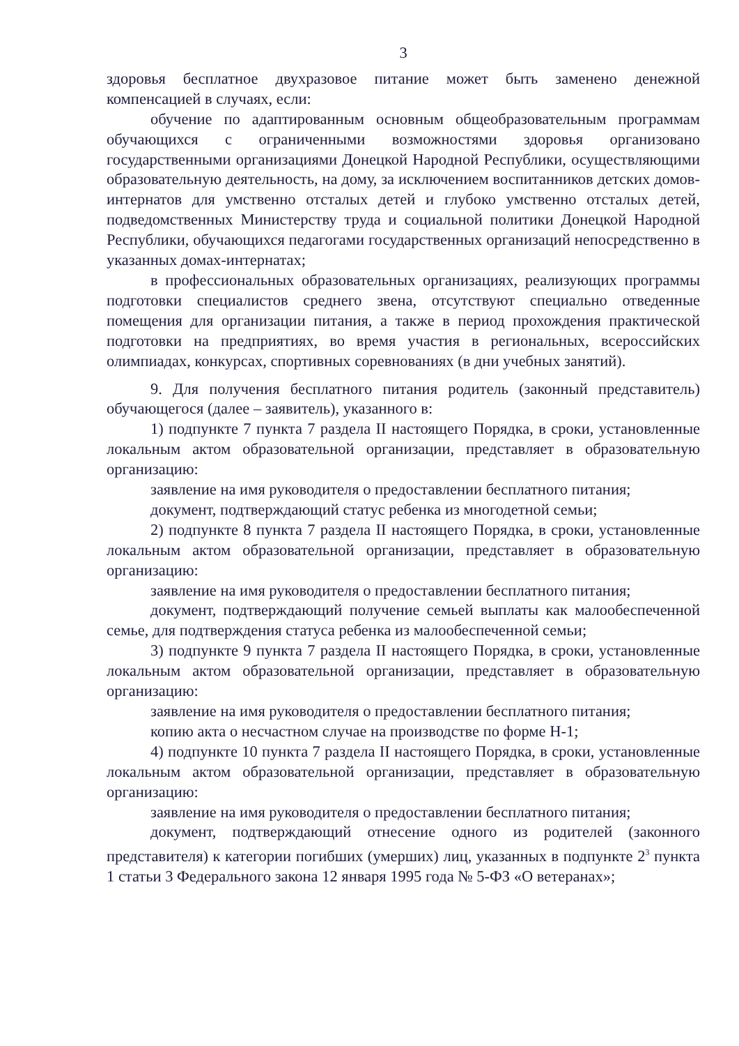3
здоровья бесплатное двухразовое питание может быть заменено денежной компенсацией в случаях, если:
обучение по адаптированным основным общеобразовательным программам обучающихся с ограниченными возможностями здоровья организовано государственными организациями Донецкой Народной Республики, осуществляющими образовательную деятельность, на дому, за исключением воспитанников детских домов-интернатов для умственно отсталых детей и глубоко умственно отсталых детей, подведомственных Министерству труда и социальной политики Донецкой Народной Республики, обучающихся педагогами государственных организаций непосредственно в указанных домах-интернатах;
в профессиональных образовательных организациях, реализующих программы подготовки специалистов среднего звена, отсутствуют специально отведенные помещения для организации питания, а также в период прохождения практической подготовки на предприятиях, во время участия в региональных, всероссийских олимпиадах, конкурсах, спортивных соревнованиях (в дни учебных занятий).
9. Для получения бесплатного питания родитель (законный представитель) обучающегося (далее – заявитель), указанного в:
1) подпункте 7 пункта 7 раздела II настоящего Порядка, в сроки, установленные локальным актом образовательной организации, представляет в образовательную организацию:
заявление на имя руководителя о предоставлении бесплатного питания;
документ, подтверждающий статус ребенка из многодетной семьи;
2) подпункте 8 пункта 7 раздела II настоящего Порядка, в сроки, установленные локальным актом образовательной организации, представляет в образовательную организацию:
заявление на имя руководителя о предоставлении бесплатного питания;
документ, подтверждающий получение семьей выплаты как малообеспеченной семье, для подтверждения статуса ребенка из малообеспеченной семьи;
3) подпункте 9 пункта 7 раздела II настоящего Порядка, в сроки, установленные локальным актом образовательной организации, представляет в образовательную организацию:
заявление на имя руководителя о предоставлении бесплатного питания;
копию акта о несчастном случае на производстве по форме Н-1;
4) подпункте 10 пункта 7 раздела II настоящего Порядка, в сроки, установленные локальным актом образовательной организации, представляет в образовательную организацию:
заявление на имя руководителя о предоставлении бесплатного питания;
документ, подтверждающий отнесение одного из родителей (законного представителя) к категории погибших (умерших) лиц, указанных в подпункте 2<sup>3</sup> пункта 1 статьи 3 Федерального закона 12 января 1995 года № 5-ФЗ «О ветеранах»;